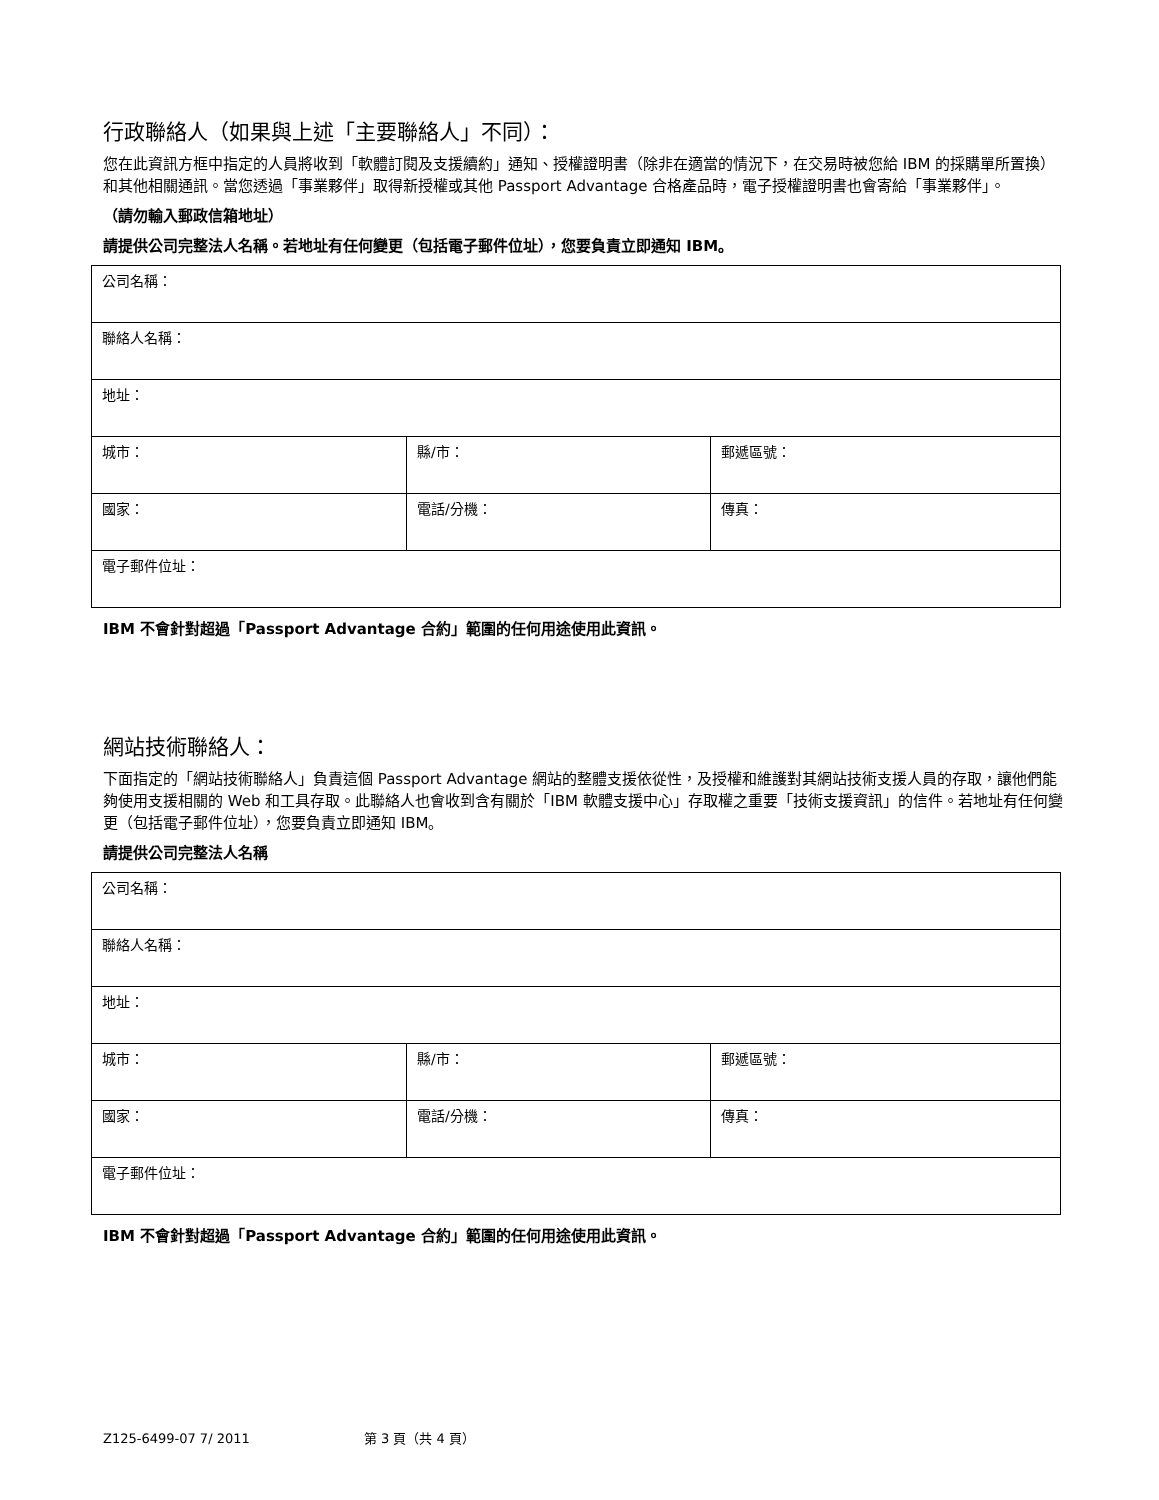行政聯絡人（如果與上述「主要聯絡人」不同）：
您在此資訊方框中指定的人員將收到「軟體訂閱及支援續約」通知、授權證明書（除非在適當的情況下，在交易時被您給 IBM 的採購單所置換）和其他相關通訊。當您透過「事業夥伴」取得新授權或其他 Passport Advantage 合格產品時，電子授權證明書也會寄給「事業夥伴」。
（請勿輸入郵政信箱地址）
請提供公司完整法人名稱。若地址有任何變更（包括電子郵件位址），您要負責立即通知 IBM。
| 公司名稱： | | |
| 聯絡人名稱： | | |
| 地址： | | |
| 城市： | 縣/市： | 郵遞區號： |
| 國家： | 電話/分機： | 傳真： |
| 電子郵件位址： | | |
IBM 不會針對超過「Passport Advantage 合約」範圍的任何用途使用此資訊。
網站技術聯絡人：
下面指定的「網站技術聯絡人」負責這個 Passport Advantage 網站的整體支援依從性，及授權和維護對其網站技術支援人員的存取，讓他們能夠使用支援相關的 Web 和工具存取。此聯絡人也會收到含有關於「IBM 軟體支援中心」存取權之重要「技術支援資訊」的信件。若地址有任何變更（包括電子郵件位址），您要負責立即通知 IBM。
請提供公司完整法人名稱
| 公司名稱： | | |
| 聯絡人名稱： | | |
| 地址： | | |
| 城市： | 縣/市： | 郵遞區號： |
| 國家： | 電話/分機： | 傳真： |
| 電子郵件位址： | | |
IBM 不會針對超過「Passport Advantage 合約」範圍的任何用途使用此資訊。
Z125-6499-07 7/ 2011 第 3 頁（共 4 頁）